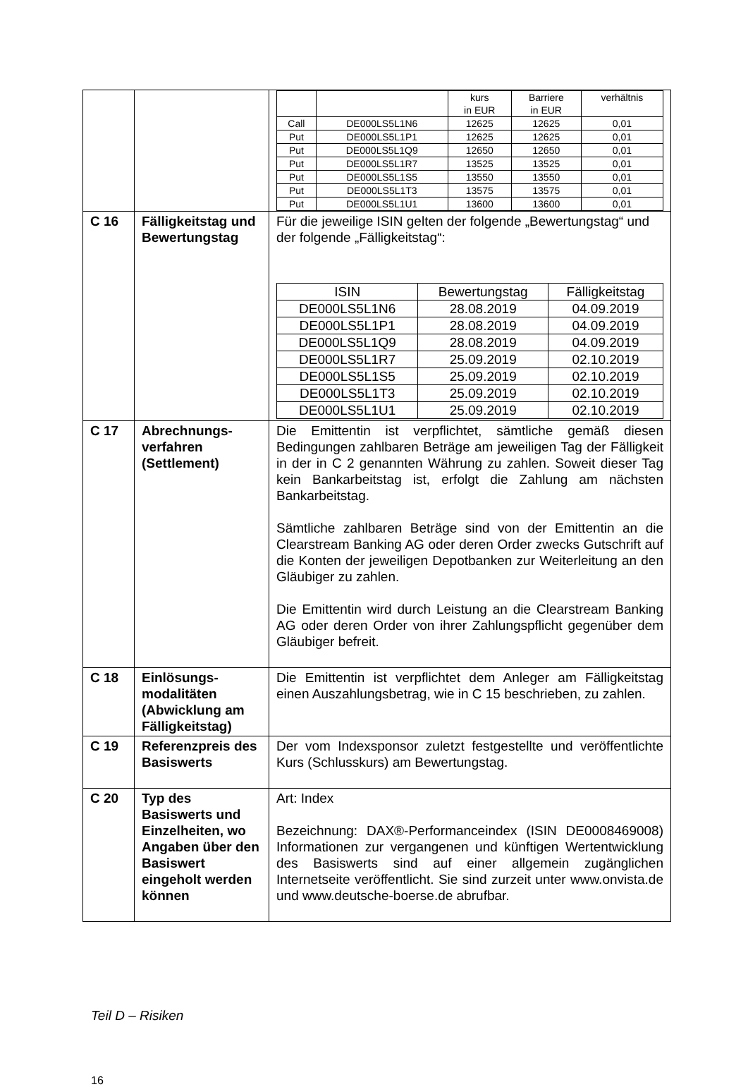| | | / / / kurs in EUR / Barriere in EUR / verhältnis / / Call / DE000LS5L1N6 / 12625 / 12625 / 0,01 / / Put / DE000LS5L1P1 / 12625 / 12625 / 0,01 / / Put / DE000LS5L1Q9 / 12650 / 12650 / 0,01 / / Put / DE000LS5L1R7 / 13525 / 13525 / 0,01 / / Put / DE000LS5L1S5 / 13550 / 13550 / 0,01 / / Put / DE000LS5L1T3 / 13575 / 13575 / 0,01 / / Put / DE000LS5L1U1 / 13600 / 13600 / 0,01 / |
| C 16 | Fälligkeitstag und Bewertungstag | Für die jeweilige ISIN gelten der folgende „Bewertungstag“ und der folgende „Fälligkeitstag“: / ISIN / Bewertungstag / Fälligkeitstag / / DE000LS5L1N6 / 28.08.2019 / 04.09.2019 / / DE000LS5L1P1 / 28.08.2019 / 04.09.2019 / / DE000LS5L1Q9 / 28.08.2019 / 04.09.2019 / / DE000LS5L1R7 / 25.09.2019 / 02.10.2019 / / DE000LS5L1S5 / 25.09.2019 / 02.10.2019 / / DE000LS5L1T3 / 25.09.2019 / 02.10.2019 / / DE000LS5L1U1 / 25.09.2019 / 02.10.2019 / |
| C 17 | Abrechnungs-verfahren (Settlement) | Die Emittentin ist verpflichtet, sämtliche gemäß diesen Bedingungen zahlbaren Beträge am jeweiligen Tag der Fälligkeit in der in C 2 genannten Währung zu zahlen. Soweit dieser Tag kein Bankarbeitstag ist, erfolgt die Zahlung am nächsten Bankarbeitstag. Sämtliche zahlbaren Beträge sind von der Emittentin an die Clearstream Banking AG oder deren Order zwecks Gutschrift auf die Konten der jeweiligen Depotbanken zur Weiterleitung an den Gläubiger zu zahlen. Die Emittentin wird durch Leistung an die Clearstream Banking AG oder deren Order von ihrer Zahlungspflicht gegenüber dem Gläubiger befreit. |
| C 18 | Einlösungs-modalitäten (Abwicklung am Fälligkeitstag) | Die Emittentin ist verpflichtet dem Anleger am Fälligkeitstag einen Auszahlungsbetrag, wie in C 15 beschrieben, zu zahlen. |
| C 19 | Referenzpreis des Basiswerts | Der vom Indexsponsor zuletzt festgestellte und veröffentlichte Kurs (Schlusskurs) am Bewertungstag. |
| C 20 | Typ des Basiswerts und Einzelheiten, wo Angaben über den Basiswert eingeholt werden können | Art: Index Bezeichnung: DAX®-Performanceindex (ISIN DE0008469008) Informationen zur vergangenen und künftigen Wertentwicklung des Basiswerts sind auf einer allgemein zugänglichen Internetseite veröffentlicht. Sie sind zurzeit unter www.onvista.de und www.deutsche-boerse.de abrufbar. |
Teil D – Risiken
16